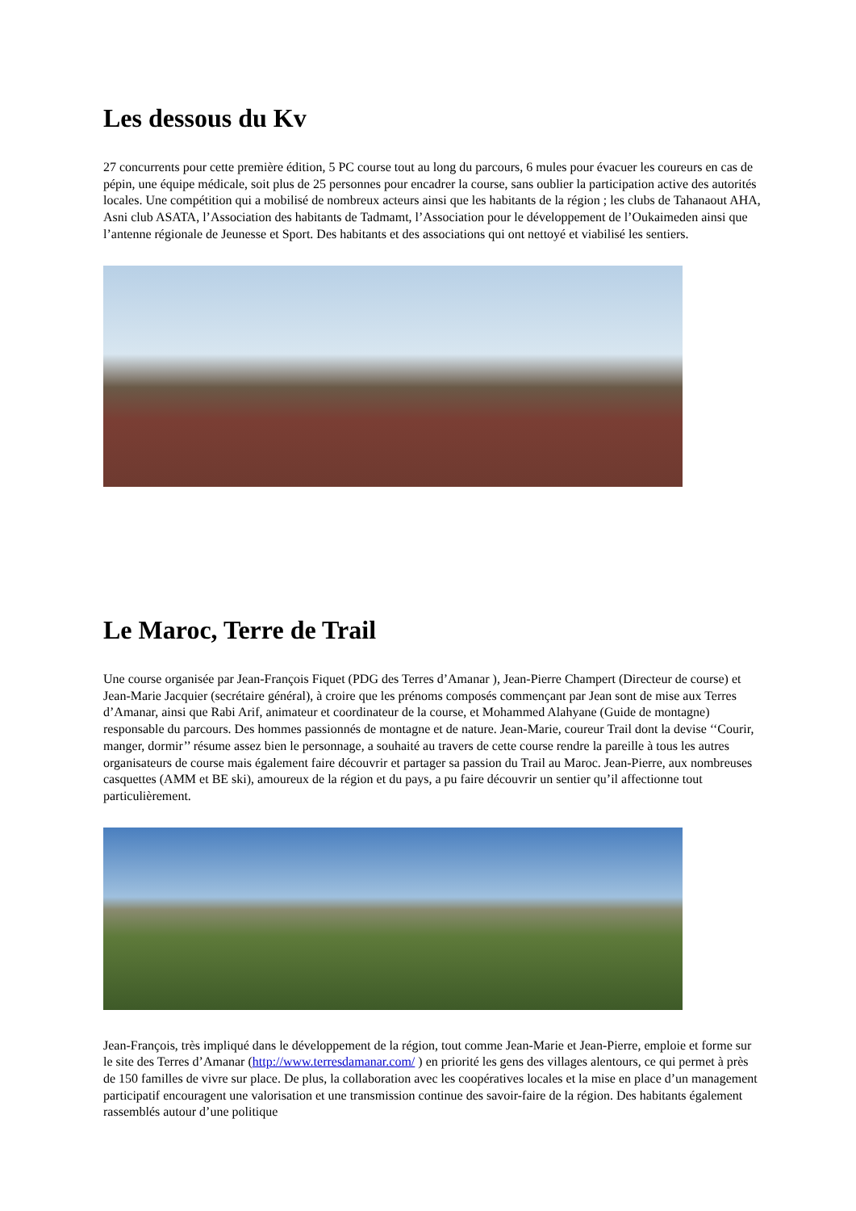Les dessous du Kv
27 concurrents pour cette première édition, 5 PC course tout au long du parcours, 6 mules pour évacuer les coureurs en cas de pépin, une équipe médicale, soit plus de 25 personnes pour encadrer la course, sans oublier la participation active des autorités locales. Une compétition qui a mobilisé de nombreux acteurs ainsi que les habitants de la région ; les clubs de Tahanaout AHA, Asni club ASATA, l’Association des habitants de Tadmamt, l’Association pour le développement de l’Oukaimeden ainsi que l’antenne régionale de Jeunesse et Sport. Des habitants et des associations qui ont nettoyé et viabilisé les sentiers.
Le Maroc, Terre de Trail
Une course organisée par Jean-François Fiquet (PDG des Terres d’Amanar ), Jean-Pierre Champert (Directeur de course) et Jean-Marie Jacquier (secrétaire général), à croire que les prénoms composés commençant par Jean sont de mise aux Terres d’Amanar, ainsi que Rabi Arif, animateur et coordinateur de la course, et Mohammed Alahyane (Guide de montagne) responsable du parcours. Des hommes passionnés de montagne et de nature. Jean-Marie, coureur Trail dont la devise ‘‘Courir, manger, dormir’’ résume assez bien le personnage, a souhaité au travers de cette course rendre la pareille à tous les autres organisateurs de course mais également faire découvrir et partager sa passion du Trail au Maroc. Jean-Pierre, aux nombreuses casquettes (AMM et BE ski), amoureux de la région et du pays, a pu faire découvrir un sentier qu’il affectionne tout particulièrement.
Jean-François, très impliqué dans le développement de la région, tout comme Jean-Marie et Jean-Pierre, emploie et forme sur le site des Terres d’Amanar (http://www.terresdamanar.com/ ) en priorité les gens des villages alentours, ce qui permet à près de 150 familles de vivre sur place. De plus, la collaboration avec les coopératives locales et la mise en place d’un management participatif encouragent une valorisation et une transmission continue des savoir-faire de la région. Des habitants également rassemblés autour d’une politique